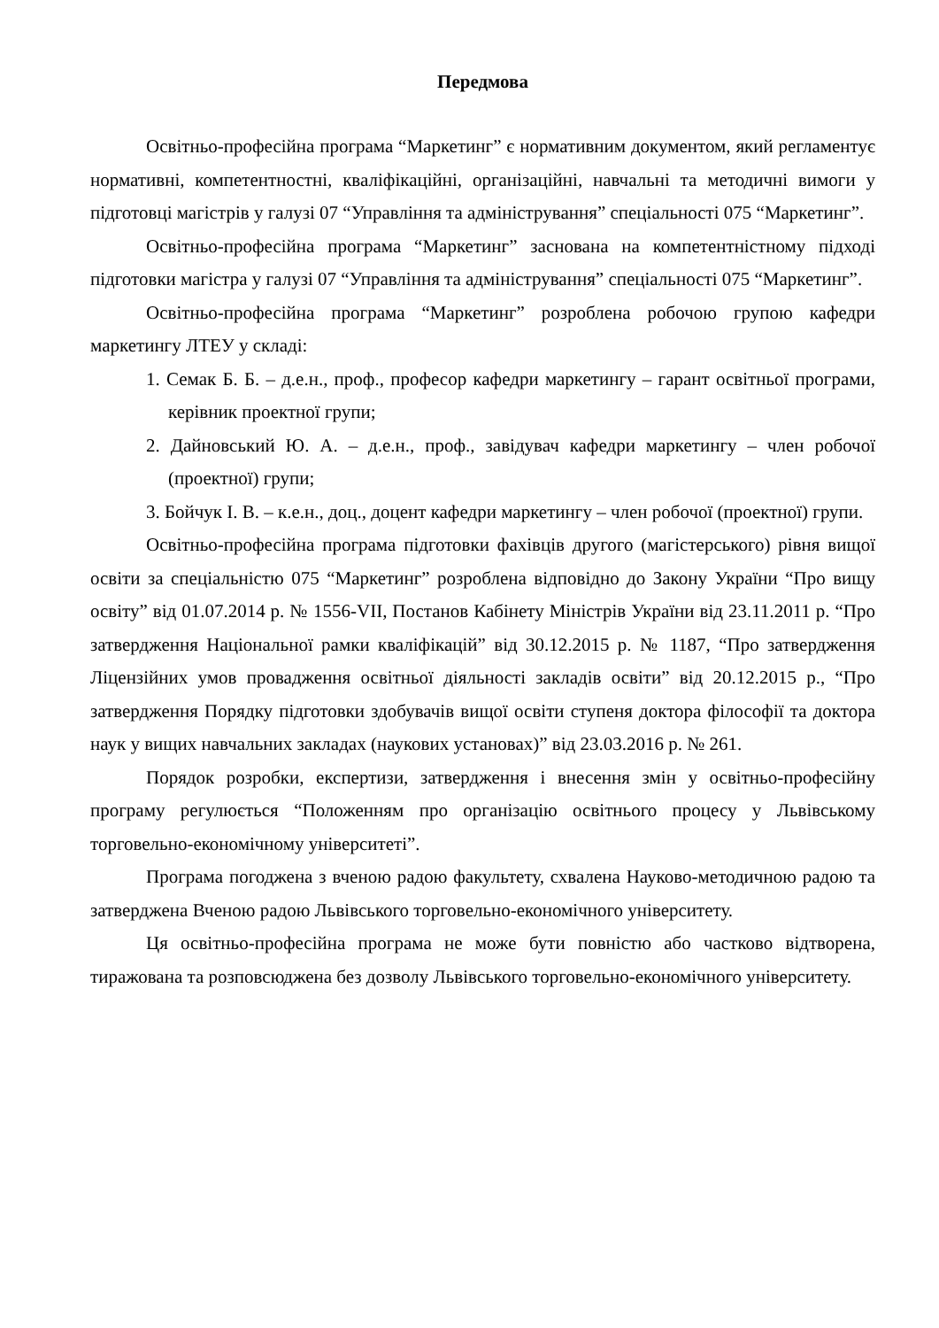Передмова
Освітньо-професійна програма “Маркетинг” є нормативним документом, який регламентує нормативні, компетентностні, кваліфікаційні, організаційні, навчальні та методичні вимоги у підготовці магістрів у галузі 07 “Управління та адміністрування” спеціальності 075 “Маркетинг”.
Освітньо-професійна програма “Маркетинг” заснована на компетент­ністному підході підготовки магістра у галузі 07 “Управління та адміністрування” спеціальності 075 “Маркетинг”.
Освітньо-професійна програма “Маркетинг” розроблена робочою групою кафедри маркетингу ЛТЕУ у складі:
1. Семак Б. Б. – д.е.н., проф., професор кафедри маркетингу – гарант освітньої програми, керівник проектної групи;
2. Дайновський Ю. А. – д.е.н., проф., завідувач кафедри маркетингу – член робочої (проектної) групи;
3. Бойчук І. В. – к.е.н., доц., доцент кафедри маркетингу – член робочої (проектної) групи.
Освітньо-професійна програма підготовки фахівців другого (магістер­ського) рівня вищої освіти за спеціальністю 075 “Маркетинг” розроблена відповідно до Закону України “Про вищу освіту” від 01.07.2014 р. № 1556-VII, Постанов Кабінету Міністрів України від 23.11.2011 р. “Про затвердження Національної рамки кваліфікацій” від 30.12.2015 р. № 1187, “Про затвердження Ліцензійних умов провадження освітньої діяльності закладів освіти” від 20.12.2015 р., “Про затвердження Порядку підготовки здобувачів вищої освіти ступеня доктора філософії та доктора наук у вищих навчальних закладах (наукових установах)” від 23.03.2016 р. № 261.
Порядок розробки, експертизи, затвердження і внесення змін у освітньо-професійну програму регулюється “Положенням про організацію освітнього процесу у Львівському торговельно-економічному університеті”.
Програма погоджена з вченою радою факультету, схвалена Науково-методичною радою та затверджена Вченою радою Львівського торговельно-економічного університету.
Ця освітньо-професійна програма не може бути повністю або частково відтворена, тиражована та розповсюджена без дозволу Львівського торговельно-економічного університету.